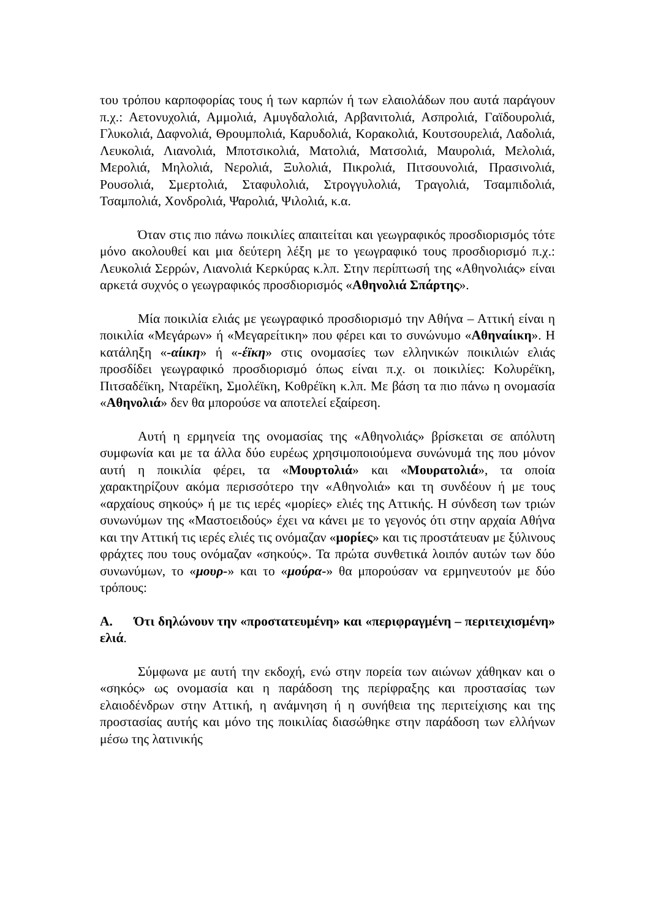του τρόπου καρποφορίας τους ή των καρπών ή των ελαιολάδων που αυτά παράγουν π.χ.: Αετονυχολιά, Αμμολιά, Αμυγδαλολιά, Αρβανιτολιά, Ασπρολιά, Γαϊδουρολιά, Γλυκολιά, Δαφνολιά, Θρουμπολιά, Καρυδολιά, Κορακολιά, Κουτσουρελιά, Λαδολιά, Λευκολιά, Λιανολιά, Μποτσικολιά, Ματολιά, Ματσολιά, Μαυρολιά, Μελολιά, Μερολιά, Μηλολιά, Νερολιά, Ξυλολιά, Πικρολιά, Πιτσουνολιά, Πρασινολιά, Ρουσολιά, Σμερτολιά, Σταφυλολιά, Στρογγυλολιά, Τραγολιά, Τσαμπιδολιά, Τσαμπολιά, Χονδρολιά, Ψαρολιά, Ψιλολιά, κ.α.
Όταν στις πιο πάνω ποικιλίες απαιτείται και γεωγραφικός προσδιορισμός τότε μόνο ακολουθεί και μια δεύτερη λέξη με το γεωγραφικό τους προσδιορισμό π.χ.: Λευκολιά Σερρών, Λιανολιά Κερκύρας κ.λπ. Στην περίπτωσή της «Αθηνολιάς» είναι αρκετά συχνός ο γεωγραφικός προσδιορισμός «Αθηνολιά Σπάρτης».
Μία ποικιλία ελιάς με γεωγραφικό προσδιορισμό την Αθήνα – Αττική είναι η ποικιλία «Μεγάρων» ή «Μεγαρείτικη» που φέρει και το συνώνυμο «Αθηναίικη». Η κατάληξη «-αίικη» ή «-έϊκη» στις ονομασίες των ελληνικών ποικιλιών ελιάς προσδίδει γεωγραφικό προσδιορισμό όπως είναι π.χ. οι ποικιλίες: Κολυρέϊκη, Πιτσαδέϊκη, Νταρέϊκη, Σμολέϊκη, Κοθρέϊκη κ.λπ. Με βάση τα πιο πάνω η ονομασία «Αθηνολιά» δεν θα μπορούσε να αποτελεί εξαίρεση.
Αυτή η ερμηνεία της ονομασίας της «Αθηνολιάς» βρίσκεται σε απόλυτη συμφωνία και με τα άλλα δύο ευρέως χρησιμοποιούμενα συνώνυμά της που μόνον αυτή η ποικιλία φέρει, τα «Μουρτολιά» και «Μουρατολιά», τα οποία χαρακτηρίζουν ακόμα περισσότερο την «Αθηνολιά» και τη συνδέουν ή με τους «αρχαίους σηκούς» ή με τις ιερές «μορίες» ελιές της Αττικής. Η σύνδεση των τριών συνωνύμων της «Μαστοειδούς» έχει να κάνει με το γεγονός ότι στην αρχαία Αθήνα και την Αττική τις ιερές ελιές τις ονόμαζαν «μορίες» και τις προστάτευαν με ξύλινους φράχτες που τους ονόμαζαν «σηκούς». Τα πρώτα συνθετικά λοιπόν αυτών των δύο συνωνύμων, το «μουρ-» και το «μούρα-» θα μπορούσαν να ερμηνευτούν με δύο τρόπους:
Α. Ότι δηλώνουν την «προστατευμένη» και «περιφραγμένη – περιτειχισμένη» ελιά.
Σύμφωνα με αυτή την εκδοχή, ενώ στην πορεία των αιώνων χάθηκαν και ο «σηκός» ως ονομασία και η παράδοση της περίφραξης και προστασίας των ελαιοδένδρων στην Αττική, η ανάμνηση ή η συνήθεια της περιτείχισης και της προστασίας αυτής και μόνο της ποικιλίας διασώθηκε στην παράδοση των ελλήνων μέσω της λατινικής